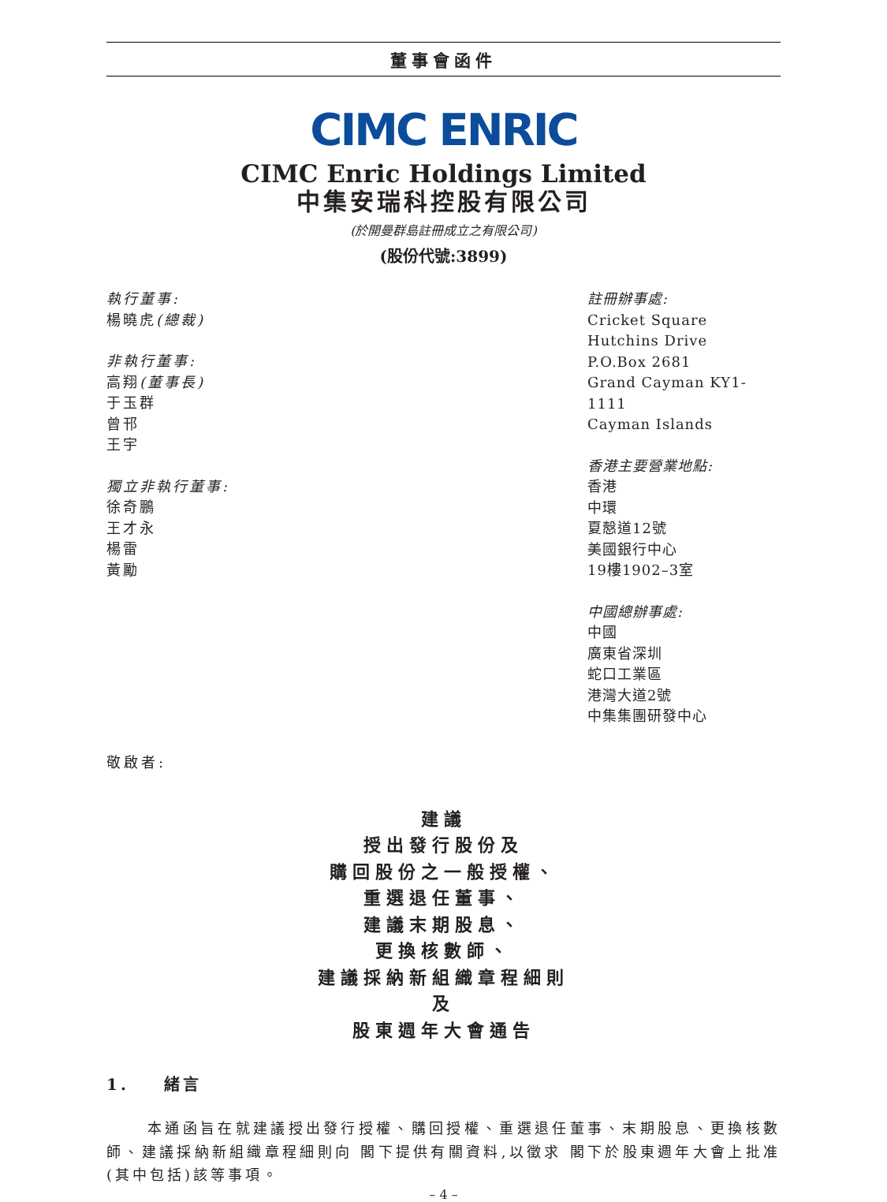董事會函件
CIMC ENRIC
CIMC Enric Holdings Limited
中集安瑞科控股有限公司
(於開曼群島註冊成立之有限公司)
(股份代號:3899)
執行董事:
楊曉虎(總裁)
非執行董事:
高翔(董事長)
于玉群
曾邗
王宇
獨立非執行董事:
徐奇鵬
王才永
楊雷
黃勵
註冊辦事處:
Cricket Square
Hutchins Drive
P.O.Box 2681
Grand Cayman KY1-1111
Cayman Islands
香港主要營業地點:
香港
中環
夏慤道12號
美國銀行中心
19樓1902–3室
中國總辦事處:
中國
廣東省深圳
蛇口工業區
港灣大道2號
中集集團研發中心
敬啟者:
建議
授出發行股份及
購回股份之一般授權、
重選退任董事、
建議末期股息、
更換核數師、
建議採納新組織章程細則
及
股東週年大會通告
1. 緒言
本通函旨在就建議授出發行授權、購回授權、重選退任董事、末期股息、更換核數師、建議採納新組織章程細則向 閣下提供有關資料,以徵求 閣下於股東週年大會上批准(其中包括)該等事項。
– 4 –